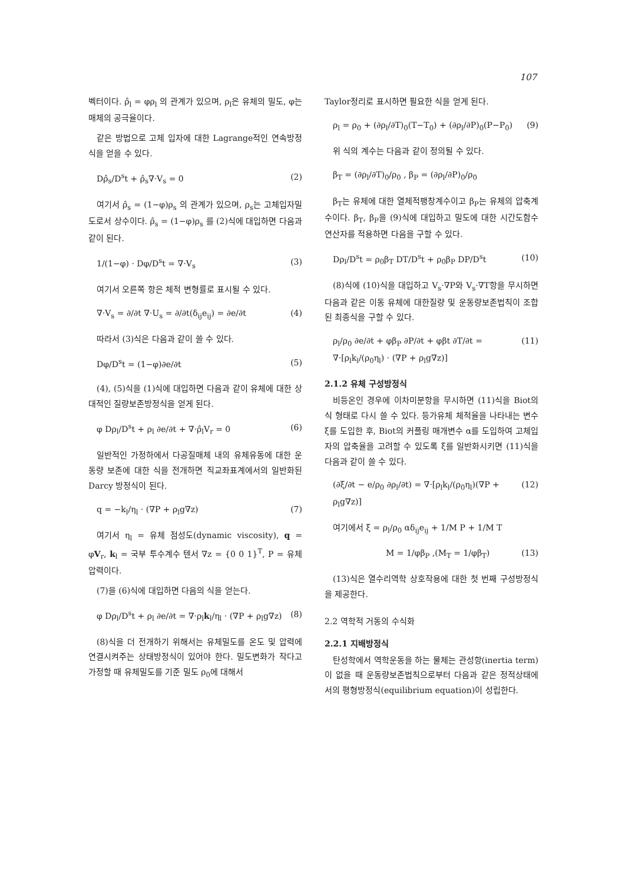107
벡터이다. ρ̂<sub>l</sub> = φρ<sub>l</sub> 의 관계가 있으며, ρ<sub>l</sub>은 유체의 밀도, φ는 매체의 공극율이다.
같은 방법으로 고체 입자에 대한 Lagrange적인 연속방정식을 얻을 수 있다.
Dρ̂<sub>s</sub>/D<sup>s</sup>t + ρ̂<sub>s</sub>∇·V<sub>s</sub> = 0 (2)
여기서 ρ̂<sub>s</sub> = (1−φ)ρ<sub>s</sub> 의 관계가 있으며, ρ<sub>s</sub>는 고체입자밀도로서 상수이다. ρ̂<sub>s</sub> = (1−φ)ρ<sub>s</sub> 를 (2)식에 대입하면 다음과 같이 된다.
1/(1−φ) · Dφ/D<sup>s</sup>t = ∇·V<sub>s</sub> (3)
여기서 오른쪽 항은 체적 변형률로 표시될 수 있다.
∇·V<sub>s</sub> = ∂/∂t ∇·U<sub>s</sub> = ∂/∂t(δ<sub>ij</sub>e<sub>ij</sub>) = ∂e/∂t (4)
따라서 (3)식은 다음과 같이 쓸 수 있다.
Dφ/D<sup>s</sup>t = (1−φ)∂e/∂t (5)
(4), (5)식을 (1)식에 대입하면 다음과 같이 유체에 대한 상대적인 질량보존방정식을 얻게 된다.
φ Dρ<sub>l</sub>/D<sup>s</sup>t + ρ<sub>l</sub> ∂e/∂t + ∇·ρ̂<sub>l</sub>V<sub>r</sub> = 0 (6)
일반적인 가정하에서 다공질매체 내의 유체유동에 대한 운동량 보존에 대한 식을 전개하면 직교좌표계에서의 일반화된 Darcy 방정식이 된다.
q = −k<sub>l</sub>/η<sub>l</sub> · (∇P + ρ<sub>l</sub>g∇z) (7)
여기서 η<sub>l</sub> = 유체 점성도(dynamic viscosity), q = φV<sub>r</sub>, k<sub>l</sub> = 국부 투수계수 텐서 ∇z = {0 0 1}<sup>T</sup>, P = 유체 압력이다.
(7)을 (6)식에 대입하면 다음의 식을 얻는다.
φ Dρ<sub>l</sub>/D<sup>s</sup>t + ρ<sub>l</sub> ∂e/∂t = ∇·ρ<sub>l</sub>k<sub>l</sub>/η<sub>l</sub> · (∇P + ρ<sub>l</sub>g∇z) (8)
(8)식을 더 전개하기 위해서는 유체밀도를 온도 및 압력에 연결시켜주는 상태방정식이 있어야 한다. 밀도변화가 작다고 가정할 때 유체밀도를 기준 밀도 ρ<sub>0</sub>에 대해서
Taylor정리로 표시하면 필요한 식을 얻게 된다.
ρ<sub>l</sub> = ρ<sub>0</sub> + (∂ρ<sub>l</sub>/∂T)<sub>0</sub>(T−T<sub>0</sub>) + (∂ρ<sub>l</sub>/∂P)<sub>0</sub>(P−P<sub>0</sub>) (9)
위 식의 계수는 다음과 같이 정의될 수 있다.
β<sub>T</sub> = (∂ρ<sub>l</sub>/∂T)<sub>0</sub>/ρ<sub>0</sub> , β<sub>P</sub> = (∂ρ<sub>l</sub>/∂P)<sub>0</sub>/ρ<sub>0</sub>
β<sub>T</sub>는 유체에 대한 열체적팽창계수이고 β<sub>P</sub>는 유체의 압축계수이다. β<sub>T</sub>, β<sub>P</sub>을 (9)식에 대입하고 밀도에 대한 시간도함수연산자를 적용하면 다음을 구할 수 있다.
Dρ<sub>l</sub>/D<sup>s</sup>t = ρ<sub>0</sub>β<sub>T</sub> DT/D<sup>s</sup>t + ρ<sub>0</sub>β<sub>P</sub> DP/D<sup>s</sup>t (10)
(8)식에 (10)식을 대입하고 V<sub>s</sub>·∇P와 V<sub>s</sub>·∇T항을 무시하면 다음과 같은 이동 유체에 대한질량 및 운동량보존법칙이 조합된 최종식을 구할 수 있다.
ρ<sub>l</sub>/ρ<sub>0</sub> ∂e/∂t + φβ<sub>P</sub> ∂P/∂t + φβt ∂T/∂t = ∇·[ρ<sub>l</sub>k<sub>l</sub>/(ρ<sub>0</sub>η<sub>l</sub>) · (∇P + ρ<sub>l</sub>g∇z)] (11)
2.1.2 유체 구성방정식
비등온인 경우에 이차미분항을 무시하면 (11)식을 Biot의 식 형태로 다시 쓸 수 있다. 등가유체 체적율을 나타내는 변수 ξ를 도입한 후, Biot의 커플링 매개변수 α를 도입하여 고체입자의 압축율을 고려할 수 있도록 ξ를 일반화시키면 (11)식을 다음과 같이 쓸 수 있다.
(∂ξ/∂t − e/ρ<sub>0</sub> ∂ρ<sub>l</sub>/∂t) = ∇·[ρ<sub>l</sub>k<sub>l</sub>/(ρ<sub>0</sub>η<sub>l</sub>)(∇P + ρ<sub>l</sub>g∇z)] (12)
여기에서 ξ = ρ<sub>l</sub>/ρ<sub>0</sub> αδ<sub>ij</sub>e<sub>ij</sub> + 1/M P + 1/M T
M = 1/φβ<sub>P</sub> ,(M<sub>T</sub> = 1/φβ<sub>T</sub>) (13)
(13)식은 열수리역학 상호작용에 대한 첫 번째 구성방정식을 제공한다.
2.2 역학적 거동의 수식화
2.2.1 지배방정식
탄성학에서 역학운동을 하는 물체는 관성항(inertia term)이 없을 때 운동량보존법칙으로부터 다음과 같은 정적상태에서의 평형방정식(equilibrium equation)이 성립한다.